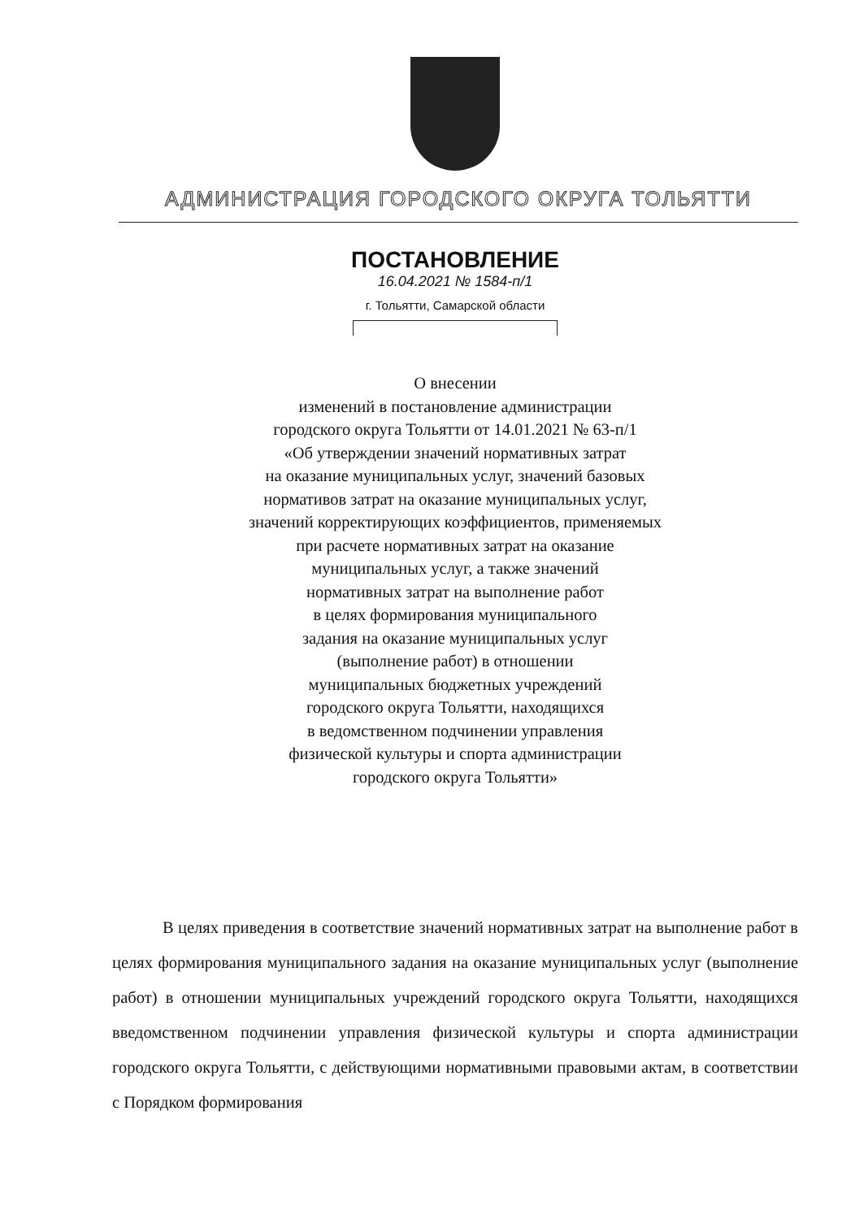АДМИНИСТРАЦИЯ ГОРОДСКОГО ОКРУГА ТОЛЬЯТТИ
ПОСТАНОВЛЕНИЕ
16.04.2021 № 1584-п/1
г. Тольятти, Самарской области
О внесении
изменений в постановление администрации
городского округа Тольятти от 14.01.2021 № 63-п/1
«Об утверждении значений нормативных затрат
на оказание муниципальных услуг, значений базовых
нормативов затрат на оказание муниципальных услуг,
значений корректирующих коэффициентов, применяемых
при расчете нормативных затрат на оказание
муниципальных услуг, а также значений
нормативных затрат на выполнение работ
в целях формирования муниципального
задания на оказание муниципальных услуг
(выполнение работ) в отношении
муниципальных бюджетных учреждений
городского округа Тольятти, находящихся
в ведомственном подчинении управления
физической культуры и спорта администрации
городского округа Тольятти»
В целях приведения в соответствие значений нормативных затрат на выполнение работ в целях формирования муниципального задания на оказание муниципальных услуг (выполнение работ) в отношении муниципальных учреждений городского округа Тольятти, находящихся введомственном подчинении управления физической культуры и спорта администрации городского округа Тольятти, с действующими нормативными правовыми актам, в соответствии с Порядком формирования